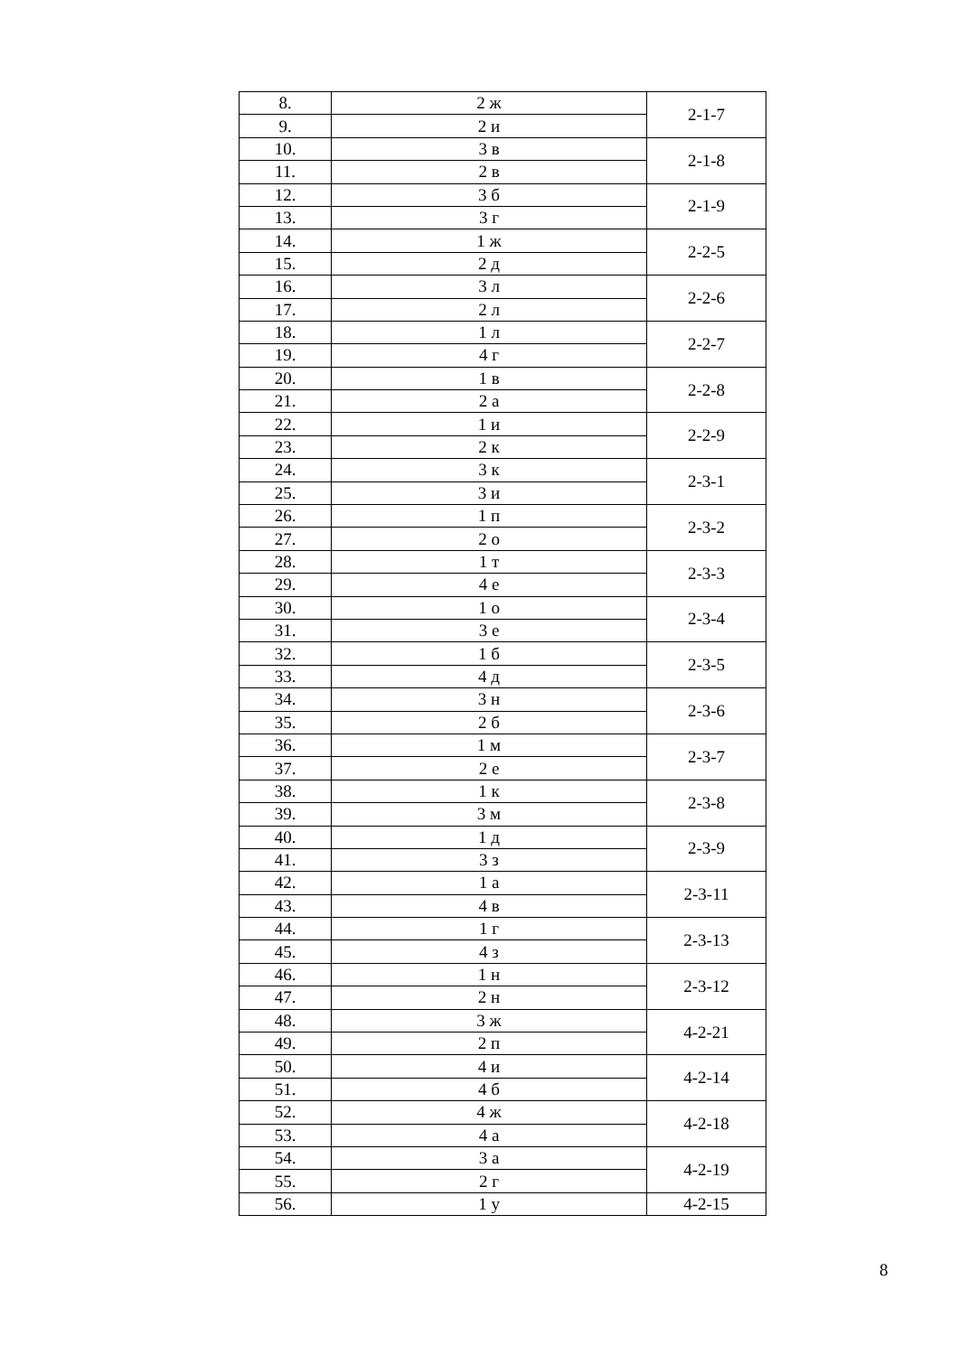| 8. | 2 ж | 2-1-7 |
| 9. | 2 и | |
| 10. | 3 в | 2-1-8 |
| 11. | 2 в | |
| 12. | 3 б | 2-1-9 |
| 13. | 3 г | |
| 14. | 1 ж | 2-2-5 |
| 15. | 2 д | |
| 16. | 3 л | 2-2-6 |
| 17. | 2 л | |
| 18. | 1 л | 2-2-7 |
| 19. | 4 г | |
| 20. | 1 в | 2-2-8 |
| 21. | 2 а | |
| 22. | 1 и | 2-2-9 |
| 23. | 2 к | |
| 24. | 3 к | 2-3-1 |
| 25. | 3 и | |
| 26. | 1 п | 2-3-2 |
| 27. | 2 о | |
| 28. | 1 т | 2-3-3 |
| 29. | 4 е | |
| 30. | 1 о | 2-3-4 |
| 31. | 3 е | |
| 32. | 1 б | 2-3-5 |
| 33. | 4 д | |
| 34. | 3 н | 2-3-6 |
| 35. | 2 б | |
| 36. | 1 м | 2-3-7 |
| 37. | 2 е | |
| 38. | 1 к | 2-3-8 |
| 39. | 3 м | |
| 40. | 1 д | 2-3-9 |
| 41. | 3 з | |
| 42. | 1 а | 2-3-11 |
| 43. | 4 в | |
| 44. | 1 г | 2-3-13 |
| 45. | 4 з | |
| 46. | 1 н | 2-3-12 |
| 47. | 2 н | |
| 48. | 3 ж | 4-2-21 |
| 49. | 2 п | |
| 50. | 4 и | 4-2-14 |
| 51. | 4 б | |
| 52. | 4 ж | 4-2-18 |
| 53. | 4 а | |
| 54. | 3 а | 4-2-19 |
| 55. | 2 г | |
| 56. | 1 у | 4-2-15 |
8